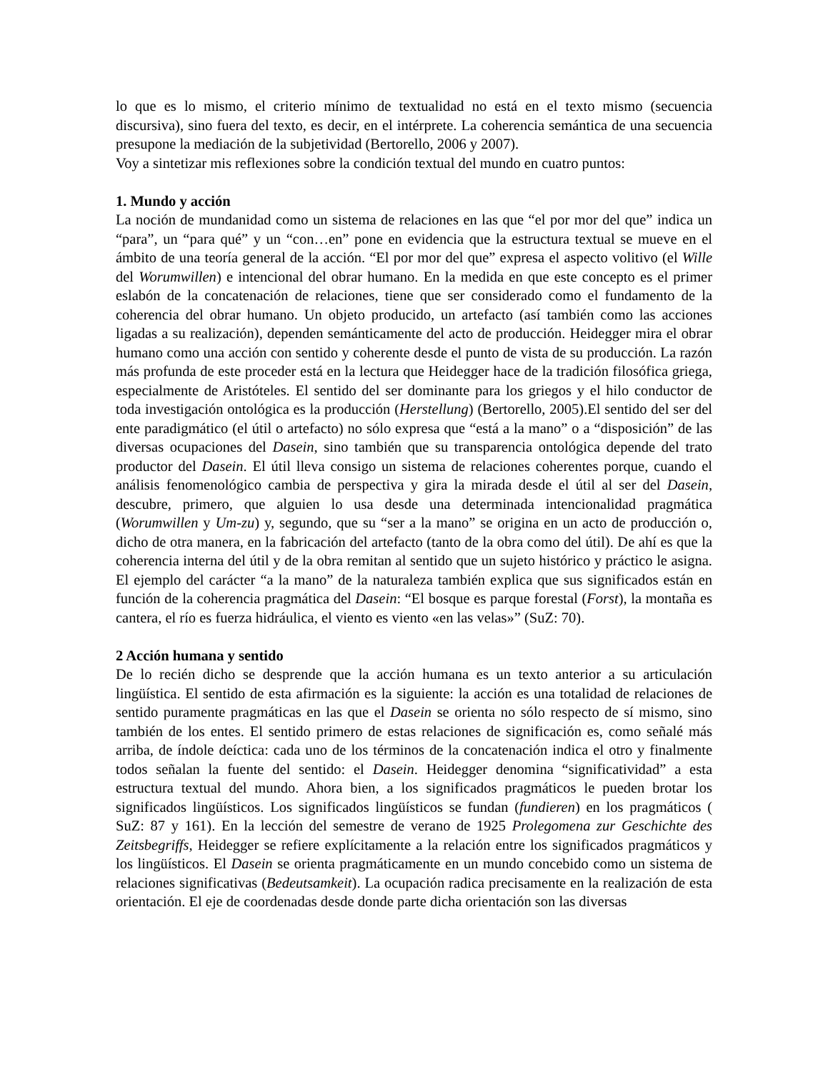lo que es lo mismo, el criterio mínimo de textualidad no está en el texto mismo (secuencia discursiva), sino fuera del texto, es decir, en el intérprete. La coherencia semántica de una secuencia presupone la mediación de la subjetividad (Bertorello, 2006 y 2007).
Voy a sintetizar mis reflexiones sobre la condición textual del mundo en cuatro puntos:
1. Mundo y acción
La noción de mundanidad como un sistema de relaciones en las que “el por mor del que” indica un “para”, un “para qué” y un “con…en” pone en evidencia que la estructura textual se mueve en el ámbito de una teoría general de la acción. “El por mor del que” expresa el aspecto volitivo (el Wille del Worumwillen) e intencional del obrar humano. En la medida en que este concepto es el primer eslabón de la concatenación de relaciones, tiene que ser considerado como el fundamento de la coherencia del obrar humano. Un objeto producido, un artefacto (así también como las acciones ligadas a su realización), dependen semánticamente del acto de producción. Heidegger mira el obrar humano como una acción con sentido y coherente desde el punto de vista de su producción. La razón más profunda de este proceder está en la lectura que Heidegger hace de la tradición filosófica griega, especialmente de Aristóteles. El sentido del ser dominante para los griegos y el hilo conductor de toda investigación ontológica es la producción (Herstellung) (Bertorello, 2005).El sentido del ser del ente paradigmático (el útil o artefacto) no sólo expresa que “está a la mano” o a “disposición” de las diversas ocupaciones del Dasein, sino también que su transparencia ontológica depende del trato productor del Dasein. El útil lleva consigo un sistema de relaciones coherentes porque, cuando el análisis fenomenológico cambia de perspectiva y gira la mirada desde el útil al ser del Dasein, descubre, primero, que alguien lo usa desde una determinada intencionalidad pragmática (Worumwillen y Um-zu) y, segundo, que su “ser a la mano” se origina en un acto de producción o, dicho de otra manera, en la fabricación del artefacto (tanto de la obra como del útil). De ahí es que la coherencia interna del útil y de la obra remitan al sentido que un sujeto histórico y práctico le asigna. El ejemplo del carácter “a la mano” de la naturaleza también explica que sus significados están en función de la coherencia pragmática del Dasein: “El bosque es parque forestal (Forst), la montaña es cantera, el río es fuerza hidráulica, el viento es viento «en las velas»” (SuZ: 70).
2 Acción humana y sentido
De lo recién dicho se desprende que la acción humana es un texto anterior a su articulación lingüística. El sentido de esta afirmación es la siguiente: la acción es una totalidad de relaciones de sentido puramente pragmáticas en las que el Dasein se orienta no sólo respecto de sí mismo, sino también de los entes. El sentido primero de estas relaciones de significación es, como señalé más arriba, de índole deíctica: cada uno de los términos de la concatenación indica el otro y finalmente todos señalan la fuente del sentido: el Dasein. Heidegger denomina “significatividad” a esta estructura textual del mundo. Ahora bien, a los significados pragmáticos le pueden brotar los significados lingüísticos. Los significados lingüísticos se fundan (fundieren) en los pragmáticos ( SuZ: 87 y 161). En la lección del semestre de verano de 1925 Prolegomena zur Geschichte des Zeitsbegriffs, Heidegger se refiere explícitamente a la relación entre los significados pragmáticos y los lingüísticos. El Dasein se orienta pragmáticamente en un mundo concebido como un sistema de relaciones significativas (Bedeutsamkeit). La ocupación radica precisamente en la realización de esta orientación. El eje de coordenadas desde donde parte dicha orientación son las diversas